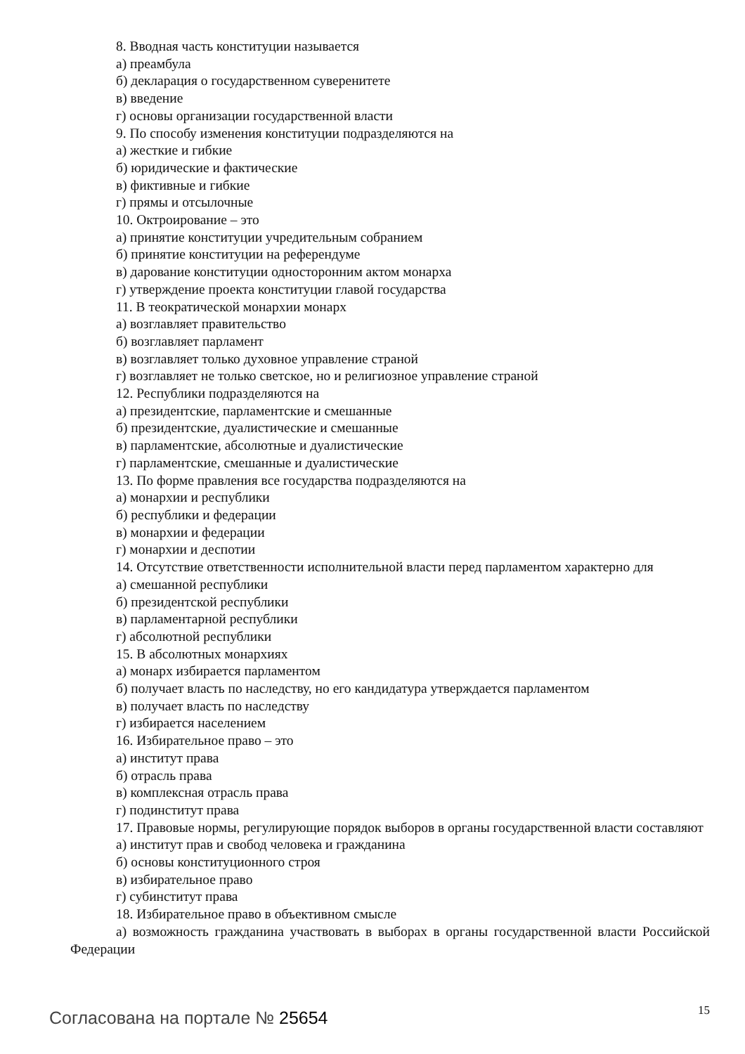8. Вводная часть конституции называется
а) преамбула
б) декларация о государственном суверенитете
в) введение
г) основы организации государственной власти
9. По способу изменения конституции подразделяются на
а) жесткие и гибкие
б) юридические и фактические
в) фиктивные и гибкие
г) прямы и отсылочные
10. Октроирование – это
а) принятие конституции учредительным собранием
б) принятие конституции на референдуме
в) дарование конституции односторонним актом монарха
г) утверждение проекта конституции главой государства
11. В теократической монархии монарх
а) возглавляет правительство
б) возглавляет парламент
в) возглавляет только духовное управление страной
г) возглавляет не только светское, но и религиозное управление страной
12. Республики подразделяются на
а) президентские, парламентские и смешанные
б) президентские, дуалистические и смешанные
в) парламентские, абсолютные и дуалистические
г) парламентские, смешанные и дуалистические
13. По форме правления все государства подразделяются на
а) монархии и республики
б) республики и федерации
в) монархии и федерации
г) монархии и деспотии
14. Отсутствие ответственности исполнительной власти перед парламентом характерно для
а) смешанной республики
б) президентской республики
в) парламентарной республики
г) абсолютной республики
15. В абсолютных монархиях
а) монарх избирается парламентом
б) получает власть по наследству, но его кандидатура утверждается парламентом
в) получает власть по наследству
г) избирается населением
16. Избирательное право – это
а) институт права
б) отрасль права
в) комплексная отрасль права
г) подинститут права
17. Правовые нормы, регулирующие порядок выборов в органы государственной власти составляют
а) институт прав и свобод человека и гражданина
б) основы конституционного строя
в) избирательное право
г) субинститут права
18. Избирательное право в объективном смысле
а) возможность гражданина участвовать в выборах в органы государственной власти Российской Федерации
Согласована на портале № 25654 15